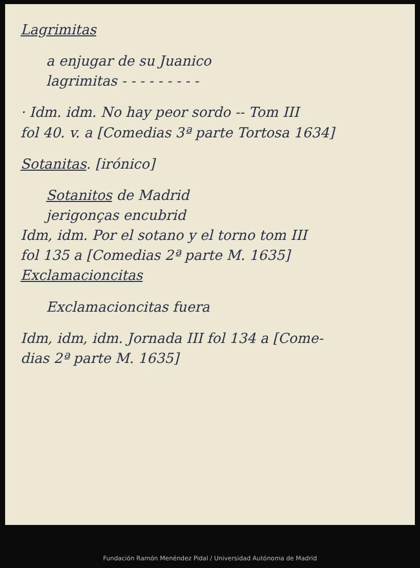Lagrimitas
a enjugar de su Juanico
lagrimitas - - - - - - - - -
· Idm. idm. No hay peor sordo -- Tom III
fol 40. v. a [Comedias 3ª parte Tortosa 1634]
Sotanitas. [irónico]
Sotanitos de Madrid
jerigonças encubrid
Idm, idm. Por el sotano y el torno tom III
fol 135 a [Comedias 2ª parte M. 1635]
Exclamacioncitas
Exclamacioncitas fuera
Idm, idm, idm. Jornada III fol 134 a [Come-
dias 2ª parte M. 1635]
Fundación Ramón Menéndez Pidal / Universidad Autónoma de Madrid